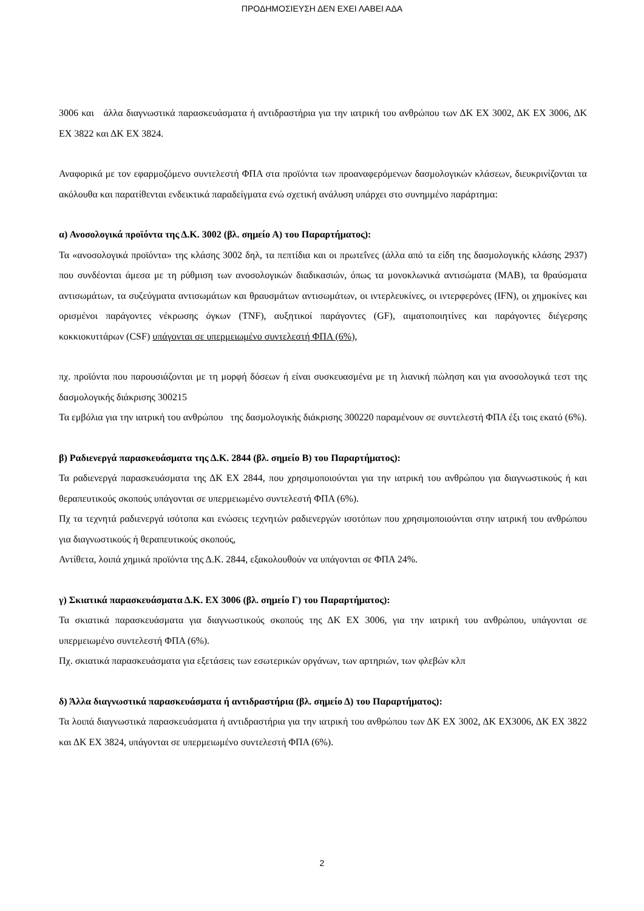ΠΡΟΔΗΜΟΣΙΕΥΣΗ ΔΕΝ ΕΧΕΙ ΛΑΒΕΙ ΑΔΑ
3006 και άλλα διαγνωστικά παρασκευάσματα ή αντιδραστήρια για την ιατρική του ανθρώπου των ΔΚ ΕΧ 3002, ΔΚ ΕΧ 3006, ΔΚ ΕΧ 3822 και ΔΚ ΕΧ 3824.
Αναφορικά με τον εφαρμοζόμενο συντελεστή ΦΠΑ στα προϊόντα των προαναφερόμενων δασμολογικών κλάσεων, διευκρινίζονται τα ακόλουθα και παρατίθενται ενδεικτικά παραδείγματα ενώ σχετική ανάλυση υπάρχει στο συνημμένο παράρτημα:
α) Ανοσολογικά προϊόντα της Δ.Κ. 3002 (βλ. σημείο Α) του Παραρτήματος):
Τα «ανοσολογικά προϊόντα» της κλάσης 3002 δηλ, τα πεπτίδια και οι πρωτεΐνες (άλλα από τα είδη της δασμολογικής κλάσης 2937) που συνδέονται άμεσα με τη ρύθμιση των ανοσολογικών διαδικασιών, όπως τα μονοκλωνικά αντισώματα (MAB), τα θραύσματα αντισωμάτων, τα συζεύγματα αντισωμάτων και θραυσμάτων αντισωμάτων, οι ιντερλευκίνες, οι ιντερφερόνες (IFN), οι χημοκίνες και ορισμένοι παράγοντες νέκρωσης όγκων (TNF), αυξητικοί παράγοντες (GF), αιματοποιητίνες και παράγοντες διέγερσης κοκκιοκυττάρων (CSF) υπάγονται σε υπερμειωμένο συντελεστή ΦΠΑ (6%),
πχ. προϊόντα που παρουσιάζονται με τη μορφή δόσεων ή είναι συσκευασμένα με τη λιανική πώληση και για ανοσολογικά τεστ της δασμολογικής διάκρισης 300215
Τα εμβόλια για την ιατρική του ανθρώπου της δασμολογικής διάκρισης 300220 παραμένουν σε συντελεστή ΦΠΑ έξι τοις εκατό (6%).
β) Ραδιενεργά παρασκευάσματα της Δ.Κ. 2844 (βλ. σημείο Β) του Παραρτήματος):
Τα ραδιενεργά παρασκευάσματα της ΔΚ ΕΧ 2844, που χρησιμοποιούνται για την ιατρική του ανθρώπου για διαγνωστικούς ή και θεραπευτικούς σκοπούς υπάγονται σε υπερμειωμένο συντελεστή ΦΠΑ (6%).
Πχ τα τεχνητά ραδιενεργά ισότοπα και ενώσεις τεχνητών ραδιενεργών ισοτόπων που χρησιμοποιούνται στην ιατρική του ανθρώπου για διαγνωστικούς ή θεραπευτικούς σκοπούς,
Αντίθετα, λοιπά χημικά προϊόντα της Δ.Κ. 2844, εξακολουθούν να υπάγονται σε ΦΠΑ 24%.
γ) Σκιατικά παρασκευάσματα Δ.Κ. ΕΧ 3006 (βλ. σημείο Γ) του Παραρτήματος):
Τα σκιατικά παρασκευάσματα για διαγνωστικούς σκοπούς της ΔΚ ΕΧ 3006, για την ιατρική του ανθρώπου, υπάγονται σε υπερμειωμένο συντελεστή ΦΠΑ (6%).
Πχ. σκιατικά παρασκευάσματα για εξετάσεις των εσωτερικών οργάνων, των αρτηριών, των φλεβών κλπ
δ) Άλλα διαγνωστικά παρασκευάσματα ή αντιδραστήρια (βλ. σημείο Δ) του Παραρτήματος):
Τα λοιπά διαγνωστικά παρασκευάσματα ή αντιδραστήρια για την ιατρική του ανθρώπου των ΔΚ ΕΧ 3002, ΔΚ ΕΧ3006, ΔΚ ΕΧ 3822 και ΔΚ ΕΧ 3824, υπάγονται σε υπερμειωμένο συντελεστή ΦΠΑ (6%).
2